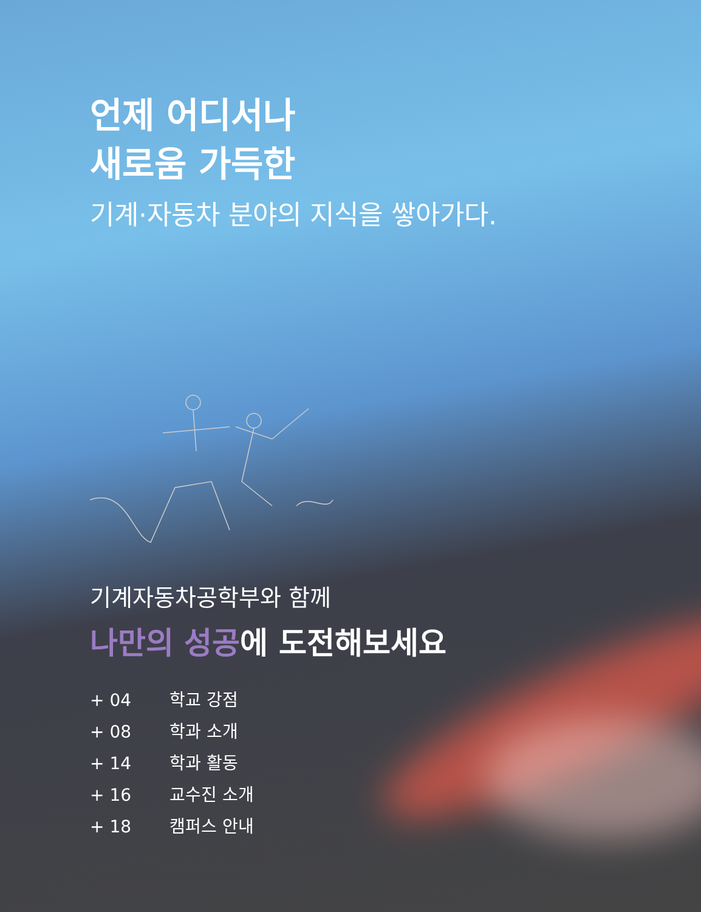언제 어디서나
새로움 가득한
기계·자동차 분야의 지식을 쌓아가다.
기계자동차공학부와 함께
나만의 성공에 도전해보세요
+ 04 학교 강점
+ 08 학과 소개
+ 14 학과 활동
+ 16 교수진 소개
+ 18 캠퍼스 안내